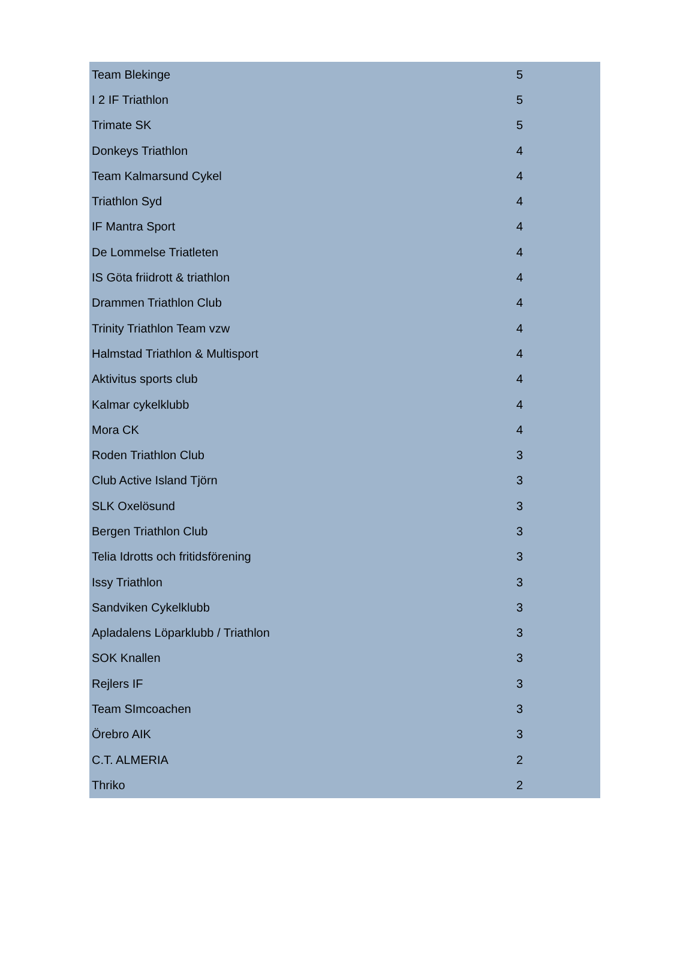| Team Blekinge | 5 |
| I 2 IF Triathlon | 5 |
| Trimate SK | 5 |
| Donkeys Triathlon | 4 |
| Team Kalmarsund Cykel | 4 |
| Triathlon Syd | 4 |
| IF Mantra Sport | 4 |
| De Lommelse Triatleten | 4 |
| IS Göta friidrott & triathlon | 4 |
| Drammen Triathlon Club | 4 |
| Trinity Triathlon Team vzw | 4 |
| Halmstad Triathlon & Multisport | 4 |
| Aktivitus sports club | 4 |
| Kalmar cykelklubb | 4 |
| Mora CK | 4 |
| Roden Triathlon Club | 3 |
| Club Active Island Tjörn | 3 |
| SLK Oxelösund | 3 |
| Bergen Triathlon Club | 3 |
| Telia Idrotts och fritidsförening | 3 |
| Issy Triathlon | 3 |
| Sandviken Cykelklubb | 3 |
| Apladalens Löparklubb / Triathlon | 3 |
| SOK Knallen | 3 |
| Rejlers IF | 3 |
| Team SImcoachen | 3 |
| Örebro AIK | 3 |
| C.T. ALMERIA | 2 |
| Thriko | 2 |